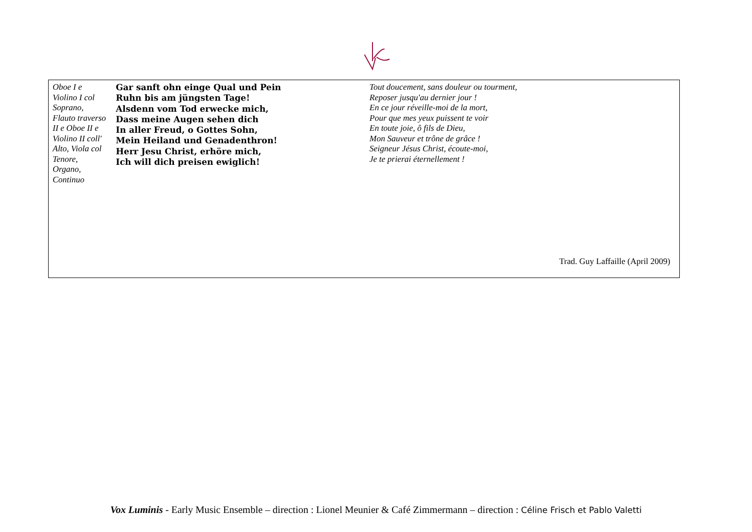| Oboe I e Violino I col Soprano, Flauto traverso II e Oboe II e Violino II coll' Alto, Viola col Tenore, Organo, Continuo | Gar sanft ohn einge Qual und Pein Ruhn bis am jüngsten Tage! Alsdenn vom Tod erwecke mich, Dass meine Augen sehen dich In aller Freud, o Gottes Sohn, Mein Heiland und Genadenthron! Herr Jesu Christ, erhöre mich, Ich will dich preisen ewiglich! | Tout doucement, sans douleur ou tourment, Reposer jusqu'au dernier jour ! En ce jour réveille-moi de la mort, Pour que mes yeux puissent te voir En toute joie, ô fils de Dieu, Mon Sauveur et trône de grâce ! Seigneur Jésus Christ, écoute-moi, Je te prierai éternellement ! |
| Trad. Guy Laffaille (April 2009) | | |
Vox Luminis - Early Music Ensemble – direction : Lionel Meunier & Café Zimmermann – direction : Céline Frisch et Pablo Valetti